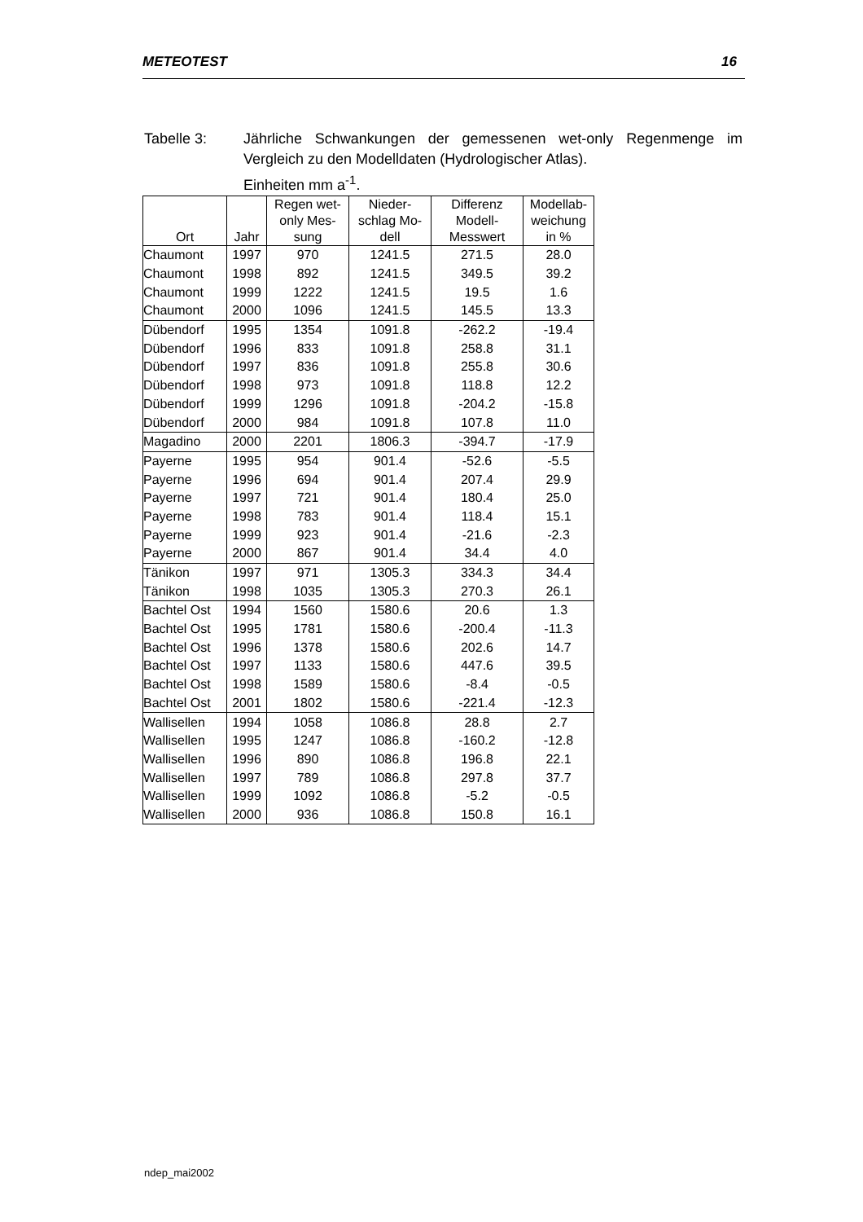METEOTEST 16
Tabelle 3: Jährliche Schwankungen der gemessenen wet-only Regenmenge im Vergleich zu den Modelldaten (Hydrologischer Atlas).
Einheiten mm a<sup>-1</sup>.
| Ort | Jahr | Regen wet- only Mes- sung | Nieder- schlag Mo- dell | Differenz Modell- Messwert | Modellab- weichung in % |
| --- | --- | --- | --- | --- | --- |
| Chaumont | 1997 | 970 | 1241.5 | 271.5 | 28.0 |
| Chaumont | 1998 | 892 | 1241.5 | 349.5 | 39.2 |
| Chaumont | 1999 | 1222 | 1241.5 | 19.5 | 1.6 |
| Chaumont | 2000 | 1096 | 1241.5 | 145.5 | 13.3 |
| Dübendorf | 1995 | 1354 | 1091.8 | -262.2 | -19.4 |
| Dübendorf | 1996 | 833 | 1091.8 | 258.8 | 31.1 |
| Dübendorf | 1997 | 836 | 1091.8 | 255.8 | 30.6 |
| Dübendorf | 1998 | 973 | 1091.8 | 118.8 | 12.2 |
| Dübendorf | 1999 | 1296 | 1091.8 | -204.2 | -15.8 |
| Dübendorf | 2000 | 984 | 1091.8 | 107.8 | 11.0 |
| Magadino | 2000 | 2201 | 1806.3 | -394.7 | -17.9 |
| Payerne | 1995 | 954 | 901.4 | -52.6 | -5.5 |
| Payerne | 1996 | 694 | 901.4 | 207.4 | 29.9 |
| Payerne | 1997 | 721 | 901.4 | 180.4 | 25.0 |
| Payerne | 1998 | 783 | 901.4 | 118.4 | 15.1 |
| Payerne | 1999 | 923 | 901.4 | -21.6 | -2.3 |
| Payerne | 2000 | 867 | 901.4 | 34.4 | 4.0 |
| Tänikon | 1997 | 971 | 1305.3 | 334.3 | 34.4 |
| Tänikon | 1998 | 1035 | 1305.3 | 270.3 | 26.1 |
| Bachtel Ost | 1994 | 1560 | 1580.6 | 20.6 | 1.3 |
| Bachtel Ost | 1995 | 1781 | 1580.6 | -200.4 | -11.3 |
| Bachtel Ost | 1996 | 1378 | 1580.6 | 202.6 | 14.7 |
| Bachtel Ost | 1997 | 1133 | 1580.6 | 447.6 | 39.5 |
| Bachtel Ost | 1998 | 1589 | 1580.6 | -8.4 | -0.5 |
| Bachtel Ost | 2001 | 1802 | 1580.6 | -221.4 | -12.3 |
| Wallisellen | 1994 | 1058 | 1086.8 | 28.8 | 2.7 |
| Wallisellen | 1995 | 1247 | 1086.8 | -160.2 | -12.8 |
| Wallisellen | 1996 | 890 | 1086.8 | 196.8 | 22.1 |
| Wallisellen | 1997 | 789 | 1086.8 | 297.8 | 37.7 |
| Wallisellen | 1999 | 1092 | 1086.8 | -5.2 | -0.5 |
| Wallisellen | 2000 | 936 | 1086.8 | 150.8 | 16.1 |
ndep_mai2002